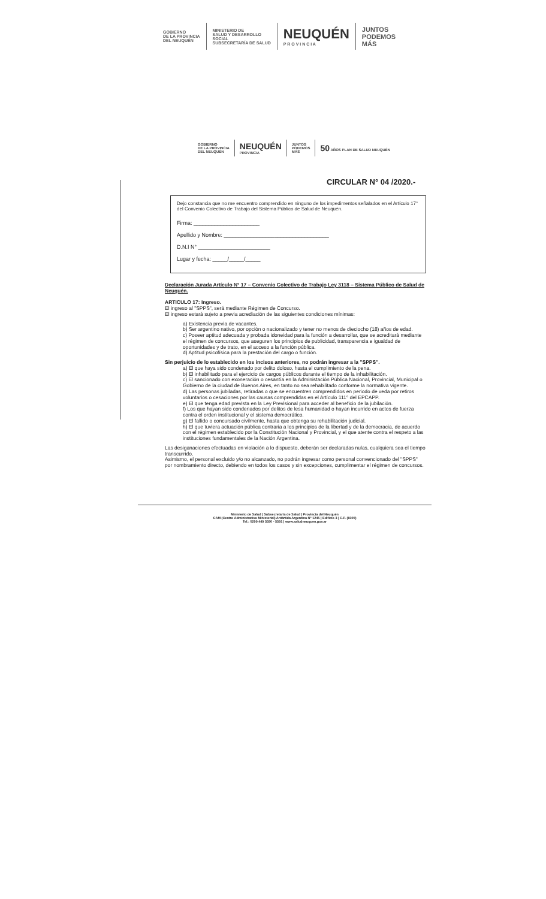GOBIERNO
DE LA PROVINCIA
DEL NEUQUÉN
MINISTERIO DE
SALUD Y DESARROLLO
SOCIAL
SUBSECRETARÍA DE SALUD
NEUQUÉN
P R O V I N C I A
JUNTOS
PODEMOS
MÁS
GOBIERNO
DE LA PROVINCIA
DEL NEUQUÉN
NEUQUÉN
PROVINCIA
JUNTOS
PODEMOS
MÁS
50 AÑOS PLAN DE SALUD NEUQUÉN
CIRCULAR N° 04 /2020.-
Dejo constancia que no me encuentro comprendido en ninguno de los impedimentos señalados en el Artículo 17° del Convenio Colectivo de Trabajo del Sistema Público de Salud de Neuquén.
Firma: ______________________
Apellido y Nombre: ___________________________________
D.N.I N° ________________________
Lugar y fecha: _____/_____/_____
Declaración Jurada Artículo N° 17 – Convenio Colectivo de Trabajo Ley 3118 – Sistema Público de Salud de Neuquén.
ARTICULO 17: Ingreso.
El ingreso al "SPPS", será mediante Régimen de Concurso.
El ingreso estará sujeto a previa acrediación de las siguientes condiciones mínimas:
a) Existencia previa de vacantes.
b) Ser argentino nativo, por opción o nacionalizado y tener no menos de dieciocho (18) años de edad.
c) Poseer aptitud adecuada y probada idoneidad para la función a desarrollar, que se acreditará mediante el régimen de concursos, que aseguren los principios de publicidad, transparencia e igualdad de oportunidades y de trato, en el acceso a la función pública.
d) Aptitud psicofísica para la prestación del cargo o función.
Sin perjuicio de lo establecido en los incisos anteriores, no podrán ingresar a la "SPPS".
a) El que haya sido condenado por delito doloso, hasta el cumplimiento de la pena.
b) El inhabilitado para el ejercicio de cargos públicos durante el tiempo de la inhabilitación.
c) El sancionado con exoneración o cesantía en la Administación Pública Nacional, Provincial, Municipal o Gobierno de la ciudad de Buenos Aires, en tanto no sea rehabilitado conforme la normativa vigente.
d) Las personas jubiladas, retiradas o que se encuentren comprendidos en periodo de veda por retiros voluntarios o cesaciones por las causas comprendidas en el Artículo 111° del EPCAPP.
e) El que tenga edad prevista en la Ley Previsional para acceder al beneficio de la jubilación.
f) Los que hayan sido condenados por delitos de lesa humanidad o hayan incurrido en actos de fuerza contra el orden institucional y el sistema democrático.
g) El fallido o concursado civilmente, hasta que obtenga su rehabilitación judicial.
h) El que tuviera actuación pública contraria a los principios de la libertad y de la democracia, de acuerdo con el régimen establecido por la Constitución Nacional y Provincial, y el que atente contra el respeto a las instituciones fundamentales de la Nación Argentina.
Las desiganaciones efectuadas en violación a lo dispuesto, deberán ser declaradas nulas, cualquiera sea el tiempo transcurrido.
Asimismo, el personal excluido y/o no alcanzado, no podrán ingresar como personal convencionado del "SPPS" por nombramiento directo, debiendo en todos los casos y sin excepciones, cumplimentar el régimen de concursos.
Ministerio de Salud | Subsecretaría de Salud | Provincia del Neuquén
CAM (Centro Administrativo Ministerial) Antártida Argentina N° 1245 | Edificio 3 | C.P. (8300)
Tel.: 0299 449 5590 - 5591 | www.saludneuquen.gov.ar